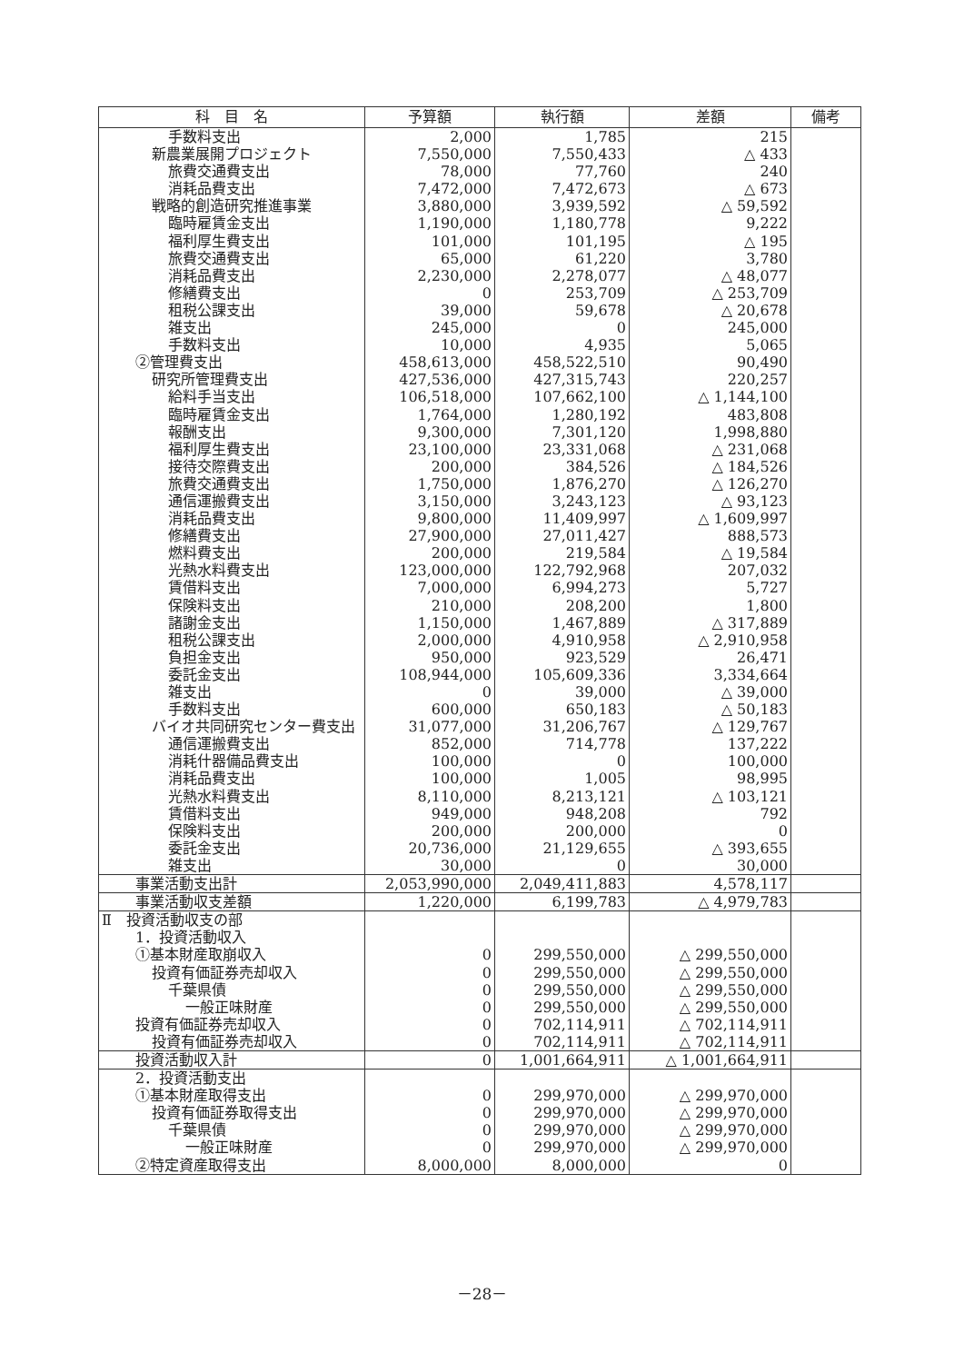| 科 目 名 | 予算額 | 執行額 | 差額 | 備考 |
| --- | --- | --- | --- | --- |
| 手数料支出 | 2,000 | 1,785 | 215 | |
| 新農業展開プロジェクト | 7,550,000 | 7,550,433 | △ 433 | |
| 旅費交通費支出 | 78,000 | 77,760 | 240 | |
| 消耗品費支出 | 7,472,000 | 7,472,673 | △ 673 | |
| 戦略的創造研究推進事業 | 3,880,000 | 3,939,592 | △ 59,592 | |
| 臨時雇賃金支出 | 1,190,000 | 1,180,778 | 9,222 | |
| 福利厚生費支出 | 101,000 | 101,195 | △ 195 | |
| 旅費交通費支出 | 65,000 | 61,220 | 3,780 | |
| 消耗品費支出 | 2,230,000 | 2,278,077 | △ 48,077 | |
| 修繕費支出 | 0 | 253,709 | △ 253,709 | |
| 租税公課支出 | 39,000 | 59,678 | △ 20,678 | |
| 雑支出 | 245,000 | 0 | 245,000 | |
| 手数料支出 | 10,000 | 4,935 | 5,065 | |
| ②管理費支出 | 458,613,000 | 458,522,510 | 90,490 | |
| 研究所管理費支出 | 427,536,000 | 427,315,743 | 220,257 | |
| 給料手当支出 | 106,518,000 | 107,662,100 | △ 1,144,100 | |
| 臨時雇賃金支出 | 1,764,000 | 1,280,192 | 483,808 | |
| 報酬支出 | 9,300,000 | 7,301,120 | 1,998,880 | |
| 福利厚生費支出 | 23,100,000 | 23,331,068 | △ 231,068 | |
| 接待交際費支出 | 200,000 | 384,526 | △ 184,526 | |
| 旅費交通費支出 | 1,750,000 | 1,876,270 | △ 126,270 | |
| 通信運搬費支出 | 3,150,000 | 3,243,123 | △ 93,123 | |
| 消耗品費支出 | 9,800,000 | 11,409,997 | △ 1,609,997 | |
| 修繕費支出 | 27,900,000 | 27,011,427 | 888,573 | |
| 燃料費支出 | 200,000 | 219,584 | △ 19,584 | |
| 光熱水料費支出 | 123,000,000 | 122,792,968 | 207,032 | |
| 賃借料支出 | 7,000,000 | 6,994,273 | 5,727 | |
| 保険料支出 | 210,000 | 208,200 | 1,800 | |
| 諸謝金支出 | 1,150,000 | 1,467,889 | △ 317,889 | |
| 租税公課支出 | 2,000,000 | 4,910,958 | △ 2,910,958 | |
| 負担金支出 | 950,000 | 923,529 | 26,471 | |
| 委託金支出 | 108,944,000 | 105,609,336 | 3,334,664 | |
| 雑支出 | 0 | 39,000 | △ 39,000 | |
| 手数料支出 | 600,000 | 650,183 | △ 50,183 | |
| バイオ共同研究センター費支出 | 31,077,000 | 31,206,767 | △ 129,767 | |
| 通信運搬費支出 | 852,000 | 714,778 | 137,222 | |
| 消耗什器備品費支出 | 100,000 | 0 | 100,000 | |
| 消耗品費支出 | 100,000 | 1,005 | 98,995 | |
| 光熱水料費支出 | 8,110,000 | 8,213,121 | △ 103,121 | |
| 賃借料支出 | 949,000 | 948,208 | 792 | |
| 保険料支出 | 200,000 | 200,000 | 0 | |
| 委託金支出 | 20,736,000 | 21,129,655 | △ 393,655 | |
| 雑支出 | 30,000 | 0 | 30,000 | |
| 事業活動支出計 | 2,053,990,000 | 2,049,411,883 | 4,578,117 | |
| 事業活動収支差額 | 1,220,000 | 6,199,783 | △ 4,979,783 | |
| Ⅱ 投資活動収支の部 | | | | |
| 1．投資活動収入 | | | | |
| ①基本財産取崩収入 | 0 | 299,550,000 | △ 299,550,000 | |
| 投資有価証券売却収入 | 0 | 299,550,000 | △ 299,550,000 | |
| 千葉県債 | 0 | 299,550,000 | △ 299,550,000 | |
| 一般正味財産 | 0 | 299,550,000 | △ 299,550,000 | |
| 投資有価証券売却収入 | 0 | 702,114,911 | △ 702,114,911 | |
| 投資有価証券売却収入 | 0 | 702,114,911 | △ 702,114,911 | |
| 投資活動収入計 | 0 | 1,001,664,911 | △ 1,001,664,911 | |
| 2．投資活動支出 | | | | |
| ①基本財産取得支出 | 0 | 299,970,000 | △ 299,970,000 | |
| 投資有価証券取得支出 | 0 | 299,970,000 | △ 299,970,000 | |
| 千葉県債 | 0 | 299,970,000 | △ 299,970,000 | |
| 一般正味財産 | 0 | 299,970,000 | △ 299,970,000 | |
| ②特定資産取得支出 | 8,000,000 | 8,000,000 | 0 | |
－28－